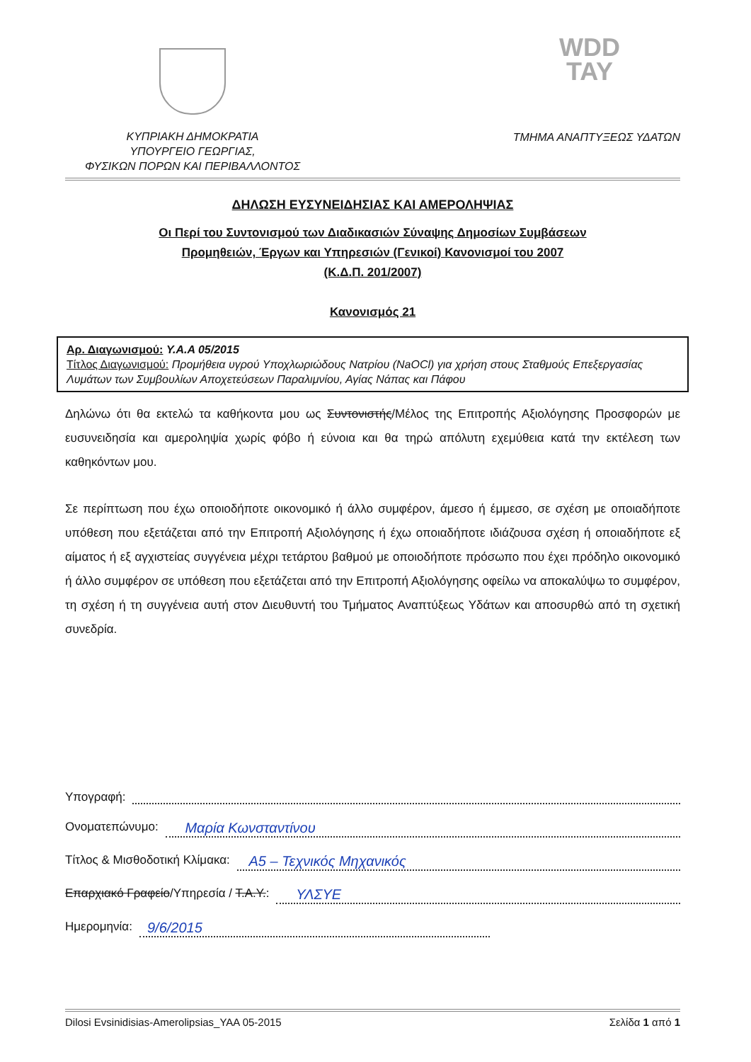WDD
TAY
ΚΥΠΡΙΑΚΗ ΔΗΜΟΚΡΑΤΙΑ
ΥΠΟΥΡΓΕΙΟ ΓΕΩΡΓΙΑΣ,
ΦΥΣΙΚΩΝ ΠΟΡΩΝ ΚΑΙ ΠΕΡΙΒΑΛΛΟΝΤΟΣ
ΤΜΗΜΑ ΑΝΑΠΤΥΞΕΩΣ ΥΔΑΤΩΝ
ΔΗΛΩΣΗ ΕΥΣΥΝΕΙΔΗΣΙΑΣ ΚΑΙ ΑΜΕΡΟΛΗΨΙΑΣ
Οι Περί του Συντονισμού των Διαδικασιών Σύναψης Δημοσίων Συμβάσεων
Προμηθειών, Έργων και Υπηρεσιών (Γενικοί) Κανονισμοί του 2007
(Κ.Δ.Π. 201/2007)
Κανονισμός 21
Αρ. Διαγωνισμού: Υ.Α.Α 05/2015
Τίτλος Διαγωνισμού: Προμήθεια υγρού Υποχλωριώδους Νατρίου (NaOCl) για χρήση στους Σταθμούς Επεξεργασίας Λυμάτων των Συμβουλίων Αποχετεύσεων Παραλιμνίου, Αγίας Νάπας και Πάφου
Δηλώνω ότι θα εκτελώ τα καθήκοντα μου ως Συντονιστής/Μέλος της Επιτροπής Αξιολόγησης Προσφορών με ευσυνειδησία και αμεροληψία χωρίς φόβο ή εύνοια και θα τηρώ απόλυτη εχεμύθεια κατά την εκτέλεση των καθηκόντων μου.
Σε περίπτωση που έχω οποιοδήποτε οικονομικό ή άλλο συμφέρον, άμεσο ή έμμεσο, σε σχέση με οποιαδήποτε υπόθεση που εξετάζεται από την Επιτροπή Αξιολόγησης ή έχω οποιαδήποτε ιδιάζουσα σχέση ή οποιαδήποτε εξ αίματος ή εξ αγχιστείας συγγένεια μέχρι τετάρτου βαθμού με οποιοδήποτε πρόσωπο που έχει πρόδηλο οικονομικό ή άλλο συμφέρον σε υπόθεση που εξετάζεται από την Επιτροπή Αξιολόγησης οφείλω να αποκαλύψω το συμφέρον, τη σχέση ή τη συγγένεια αυτή στον Διευθυντή του Τμήματος Αναπτύξεως Υδάτων και αποσυρθώ από τη σχετική συνεδρία.
Υπογραφή:
Ονοματεπώνυμο: Μαρία Κωνσταντίνου
Τίτλος & Μισθοδοτική Κλίμακα: Α5 – Τεχνικός Μηχανικός
Επαρχιακό Γραφείο/Υπηρεσία / Τ.Α.Υ.: ΥΛΣΥΕ
Ημερομηνία: 9/6/2015
Dilosi Evsinidisias-Amerolipsias_YAA 05-2015 Σελίδα 1 από 1